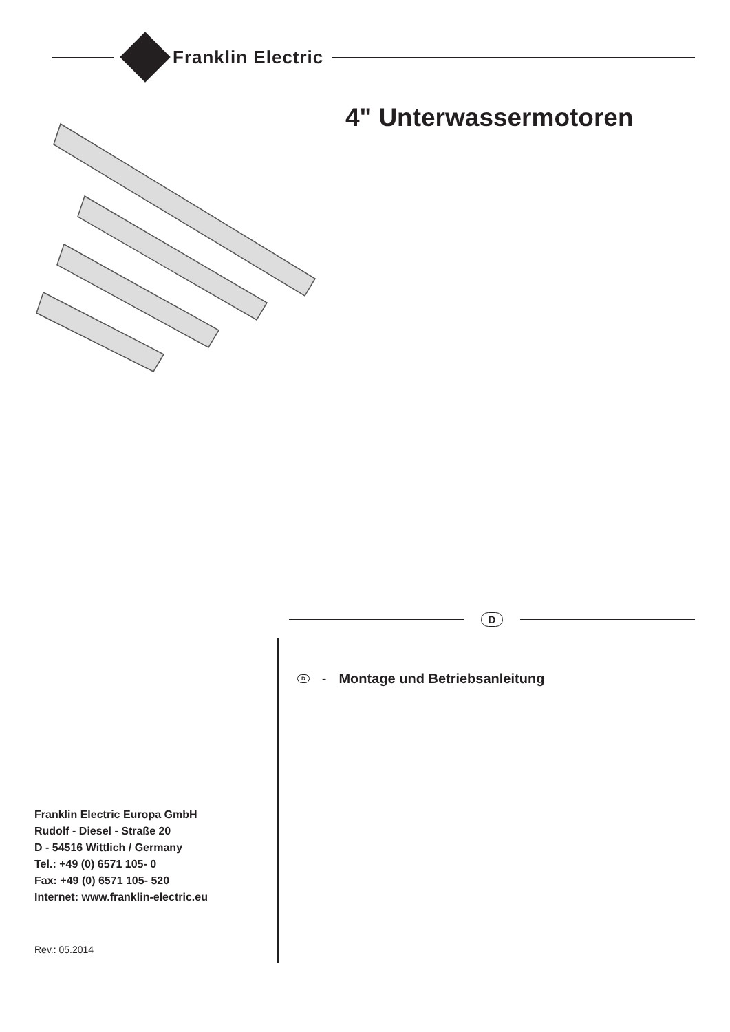Franklin Electric
4" Unterwassermotoren
D
D - Montage und Betriebsanleitung
Franklin Electric Europa GmbH
Rudolf - Diesel - Straße 20
D - 54516 Wittlich / Germany
Tel.: +49 (0) 6571 105- 0
Fax: +49 (0) 6571 105- 520
Internet: www.franklin-electric.eu
Rev.: 05.2014